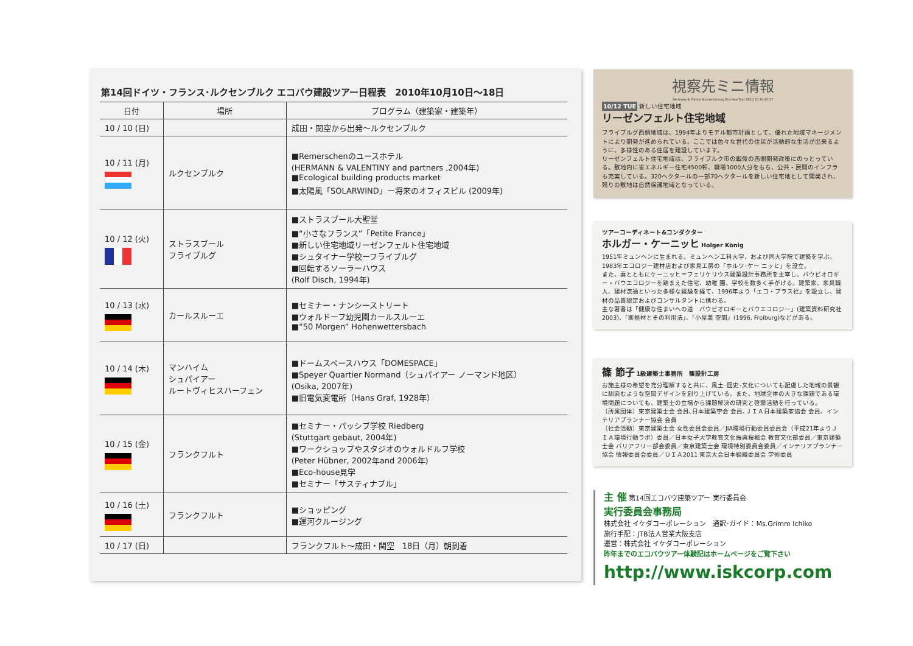第14回ドイツ・フランス･ルクセンブルク エコバウ建設ツアー日程表　2010年10月10日〜18日
| 日付 | 場所 | プログラム（建築家・建築年） |
| --- | --- | --- |
| 10 / 10 (日) | | 成田・関空から出発〜ルクセンブルク |
| 10 / 11 (月) | ルクセンブルク | ■Remerschenのユースホテル (HERMANN & VALENTINY and partners ,2004年) ■Ecological building products market ■太陽風「SOLARWIND」ー将来のオフィスビル (2009年) |
| 10 / 12 (火) | ストラスブール フライブルグ | ■ストラスブール大聖堂 ■“小さなフランス”「Petite France」 ■新しい住宅地域リーゼンフェルト住宅地域 ■シュタイナー学校ーフライブルグ ■回転するソーラーハウス (Rolf Disch, 1994年) |
| 10 / 13 (水) | カールスルーエ | ■セミナー・ナンシーストリート ■ウォルドーフ幼児園カールスルーエ ■“50 Morgen” Hohenwettersbach |
| 10 / 14 (木) | マンハイム シュパイアー ルートヴィヒスハーフェン | ■ドームスペースハウス「DOMESPACE」 ■Speyer Quartier Normand（シュパイアー ノーマンド地区） (Osika, 2007年) ■旧電気変電所（Hans Graf, 1928年） |
| 10 / 15 (金) | フランクフルト | ■セミナー・パッシブ学校 Riedberg (Stuttgart gebaut, 2004年) ■ワークショップやスタジオのウォルドルフ学校 (Peter Hübner, 2002年and 2006年) ■Eco-house見学 ■セミナー「サスティナブル」 |
| 10 / 16 (土) | フランクフルト | ■ショッピング ■運河クルージング |
| 10 / 17 (日) | | フランクフルト〜成田・関空 18日（月）朝到着 |
視察先ミニ情報
Germany & France & Luxembourg Eco-bau Tour 2010.10.10-10.17
10/12 TUE 新しい住宅地域
リーゼンフェルト住宅地域
フライブルグ西側地域は、1994年よりモデル都市計画として、優れた地域マネージメントにより開発が進められている。ここでは色々な世代の住民が活動的な生活が出来るように、多様性のある住居を建設しています。
リーゼンフェルト住宅地域は、フライブルク市の戦後の西側開発政策にのっとっている。敷地内に省エネルギー住宅4500軒、職場1000人分をもち、公共・民間のインフラも充実している。320ヘクタールの一部70ヘクタールを新しい住宅地として開発され、残りの敷地は自然保護地域となっている。
ツアーコーディネート&コンダクター
ホルガー・ケーニッヒ Holger König
1951年ミュンヘンに生まれる。ミュンヘン工科大学、および同大学院で建築を学ぶ。1983年エコロジー建材店および家具工房の「ホルツ･ケー ニッヒ」を設立。
また、妻とともにケーニッヒ＝フェリケリウス建築設計事務所を主宰し、バウビオロギー・バウエコロジーを踏まえた住宅、幼稚 園、学校を数多く手がける。建築家、家具職人、建材流通といった多様な経験を経て、1996年より「エコ・プラス社」を設立し、建材の品質認定およびコンサルタントに携わる。
主な著書は「健康な住まいへの道　バウビオロギーとバウエコロジー」(建築資料研究社2003)、「断熱材とその利用法」、「小屋裏 空間」(1996, Freiburg)などがある。
篠 節子 1級建築士事務所　篠設計工房
お施主様の希望を充分理解すると共に、風土･歴史･文化についても配慮した地域の景観に馴染むような空間デザインを創り上げている。また、地球全体の大きな課題である環境問題についても、建築士の立場から課題解決の研究と啓蒙活動を行っている。
〔所属団体〕東京建築士会 会員､日本建築学会 会員､ＪＩＡ日本建築家協会 会員、インテリアプランナー協会 会員
〔社会活動〕東京建築士会 女性委員会委員／JIA環境行動委員委員会（平成21年よりＪＩＡ環境行動ラボ）委員／日本女子大学教育文化振興桜楓会 教育文化部委員／東京建築士会 バリアフリー部会委員／東京建築士会 環境特別委員会委員／インテリアプランナー協会 情報委員会委員／ＵＩＡ2011 東京大会日本組織委員会 学術委員
主 催 第14回エコバウ建築ツアー 実行委員会
実行委員会事務局
株式会社 イケダコーポレーション　通訳･ガイド：Ms.Grimm Ichiko
旅行手配：JTB法人営業大阪支店
運営：株式会社 イケダコーポレーション
昨年までのエコバウツアー体験記はホームページをご覧下さい
http://www.iskcorp.com